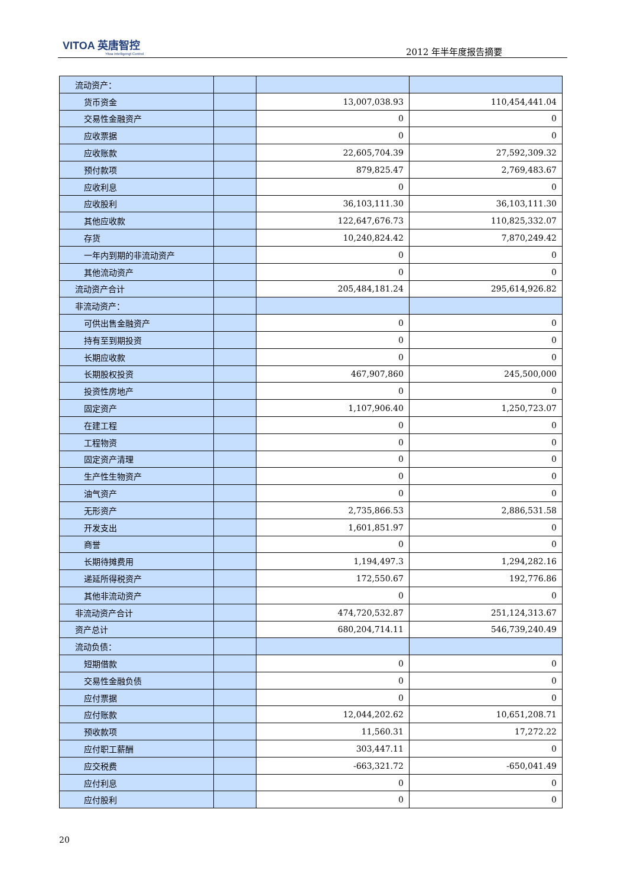VITOA 英唐智控
Yitoa Intelligengt Control
2012 年半年度报告摘要
| 流动资产： | | | |
| 货币资金 | | 13,007,038.93 | 110,454,441.04 |
| 交易性金融资产 | | 0 | 0 |
| 应收票据 | | 0 | 0 |
| 应收账款 | | 22,605,704.39 | 27,592,309.32 |
| 预付款项 | | 879,825.47 | 2,769,483.67 |
| 应收利息 | | 0 | 0 |
| 应收股利 | | 36,103,111.30 | 36,103,111.30 |
| 其他应收款 | | 122,647,676.73 | 110,825,332.07 |
| 存货 | | 10,240,824.42 | 7,870,249.42 |
| 一年内到期的非流动资产 | | 0 | 0 |
| 其他流动资产 | | 0 | 0 |
| 流动资产合计 | | 205,484,181.24 | 295,614,926.82 |
| 非流动资产： | | | |
| 可供出售金融资产 | | 0 | 0 |
| 持有至到期投资 | | 0 | 0 |
| 长期应收款 | | 0 | 0 |
| 长期股权投资 | | 467,907,860 | 245,500,000 |
| 投资性房地产 | | 0 | 0 |
| 固定资产 | | 1,107,906.40 | 1,250,723.07 |
| 在建工程 | | 0 | 0 |
| 工程物资 | | 0 | 0 |
| 固定资产清理 | | 0 | 0 |
| 生产性生物资产 | | 0 | 0 |
| 油气资产 | | 0 | 0 |
| 无形资产 | | 2,735,866.53 | 2,886,531.58 |
| 开发支出 | | 1,601,851.97 | 0 |
| 商誉 | | 0 | 0 |
| 长期待摊费用 | | 1,194,497.3 | 1,294,282.16 |
| 递延所得税资产 | | 172,550.67 | 192,776.86 |
| 其他非流动资产 | | 0 | 0 |
| 非流动资产合计 | | 474,720,532.87 | 251,124,313.67 |
| 资产总计 | | 680,204,714.11 | 546,739,240.49 |
| 流动负债： | | | |
| 短期借款 | | 0 | 0 |
| 交易性金融负债 | | 0 | 0 |
| 应付票据 | | 0 | 0 |
| 应付账款 | | 12,044,202.62 | 10,651,208.71 |
| 预收款项 | | 11,560.31 | 17,272.22 |
| 应付职工薪酬 | | 303,447.11 | 0 |
| 应交税费 | | -663,321.72 | -650,041.49 |
| 应付利息 | | 0 | 0 |
| 应付股利 | | 0 | 0 |
20